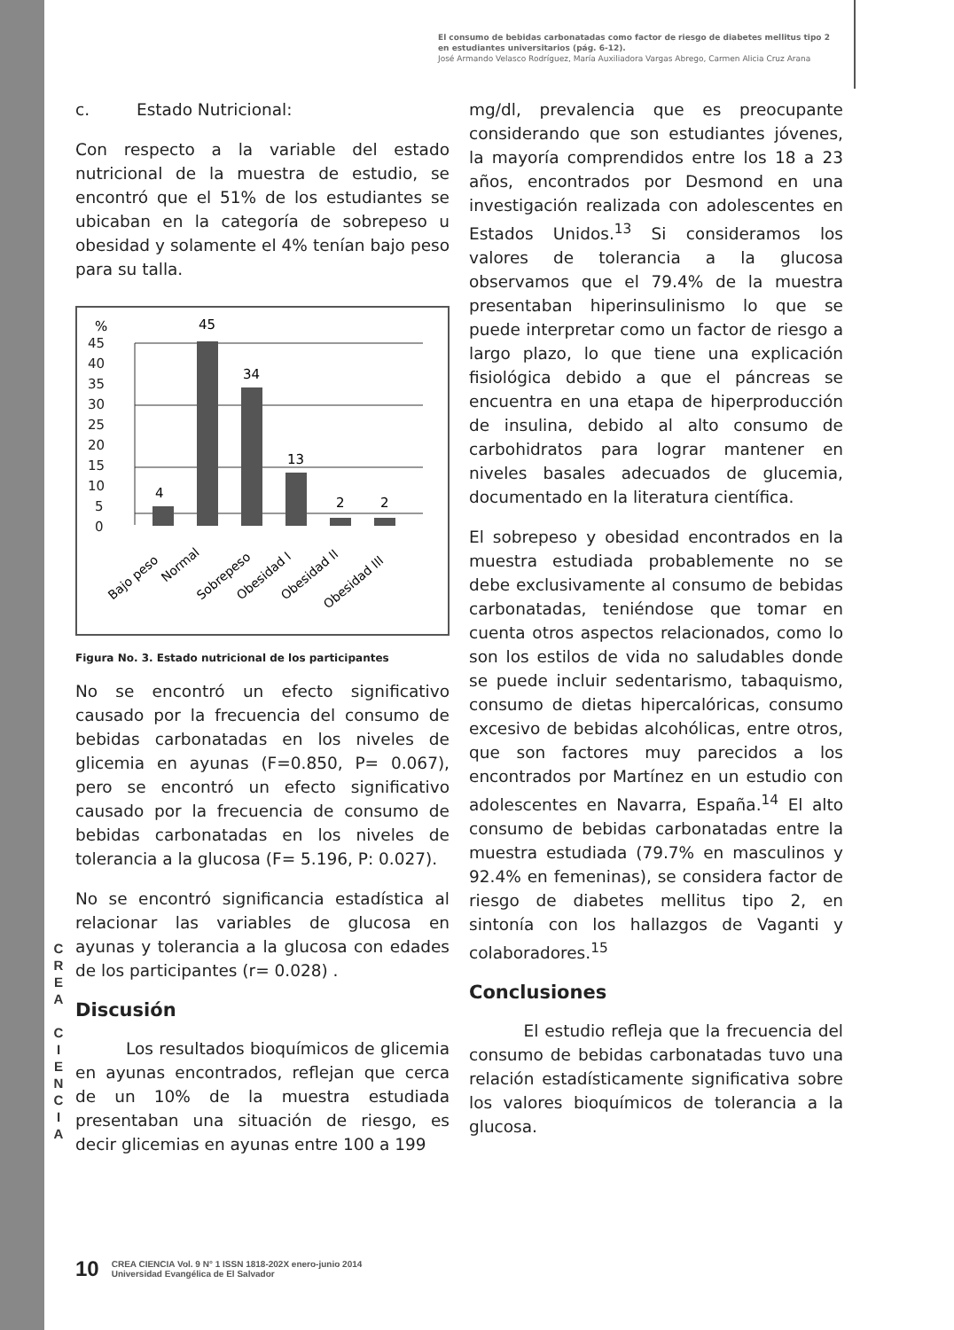C
R
E
A
C
I
E
N
C
I
A
El consumo de bebidas carbonatadas como factor de riesgo de diabetes mellitus tipo 2 en estudiantes universitarios (pág. 6-12).
José Armando Velasco Rodríguez, María Auxiliadora Vargas Abrego, Carmen Alicia Cruz Arana
c. Estado Nutricional:
Con respecto a la variable del estado nutricional de la muestra de estudio, se encontró que el 51% de los estudiantes se ubicaban en la categoría de sobrepeso u obesidad y solamente el 4% tenían bajo peso para su talla.
%
45
40
35
30
25
20
15
10
5
0
4
45
34
13
2
2
Bajo peso
Normal
Sobrepeso
Obesidad I
Obesidad II
Obesidad III
Figura No. 3. Estado nutricional de los participantes
No se encontró un efecto significativo causado por la frecuencia del consumo de bebidas carbonatadas en los niveles de glicemia en ayunas (F=0.850, P= 0.067), pero se encontró un efecto significativo causado por la frecuencia de consumo de bebidas carbonatadas en los niveles de tolerancia a la glucosa (F= 5.196, P: 0.027).
No se encontró significancia estadística al relacionar las variables de glucosa en ayunas y tolerancia a la glucosa con edades de los participantes (r= 0.028) .
Discusión
Los resultados bioquímicos de glicemia en ayunas encontrados, reflejan que cerca de un 10% de la muestra estudiada presentaban una situación de riesgo, es decir glicemias en ayunas entre 100 a 199
mg/dl, prevalencia que es preocupante considerando que son estudiantes jóvenes, la mayoría comprendidos entre los 18 a 23 años, encontrados por Desmond en una investigación realizada con adolescentes en Estados Unidos.<sup>13</sup> Si consideramos los valores de tolerancia a la glucosa observamos que el 79.4% de la muestra presentaban hiperinsulinismo lo que se puede interpretar como un factor de riesgo a largo plazo, lo que tiene una explicación fisiológica debido a que el páncreas se encuentra en una etapa de hiperproducción de insulina, debido al alto consumo de carbohidratos para lograr mantener en niveles basales adecuados de glucemia, documentado en la literatura científica.
El sobrepeso y obesidad encontrados en la muestra estudiada probablemente no se debe exclusivamente al consumo de bebidas carbonatadas, teniéndose que tomar en cuenta otros aspectos relacionados, como lo son los estilos de vida no saludables donde se puede incluir sedentarismo, tabaquismo, consumo de dietas hipercalóricas, consumo excesivo de bebidas alcohólicas, entre otros, que son factores muy parecidos a los encontrados por Martínez en un estudio con adolescentes en Navarra, España.<sup>14</sup> El alto consumo de bebidas carbonatadas entre la muestra estudiada (79.7% en masculinos y 92.4% en femeninas), se considera factor de riesgo de diabetes mellitus tipo 2, en sintonía con los hallazgos de Vaganti y colaboradores.<sup>15</sup>
Conclusiones
El estudio refleja que la frecuencia del consumo de bebidas carbonatadas tuvo una relación estadísticamente significativa sobre los valores bioquímicos de tolerancia a la glucosa.
10 CREA CIENCIA Vol. 9 N° 1 ISSN 1818-202X enero-junio 2014
Universidad Evangélica de El Salvador